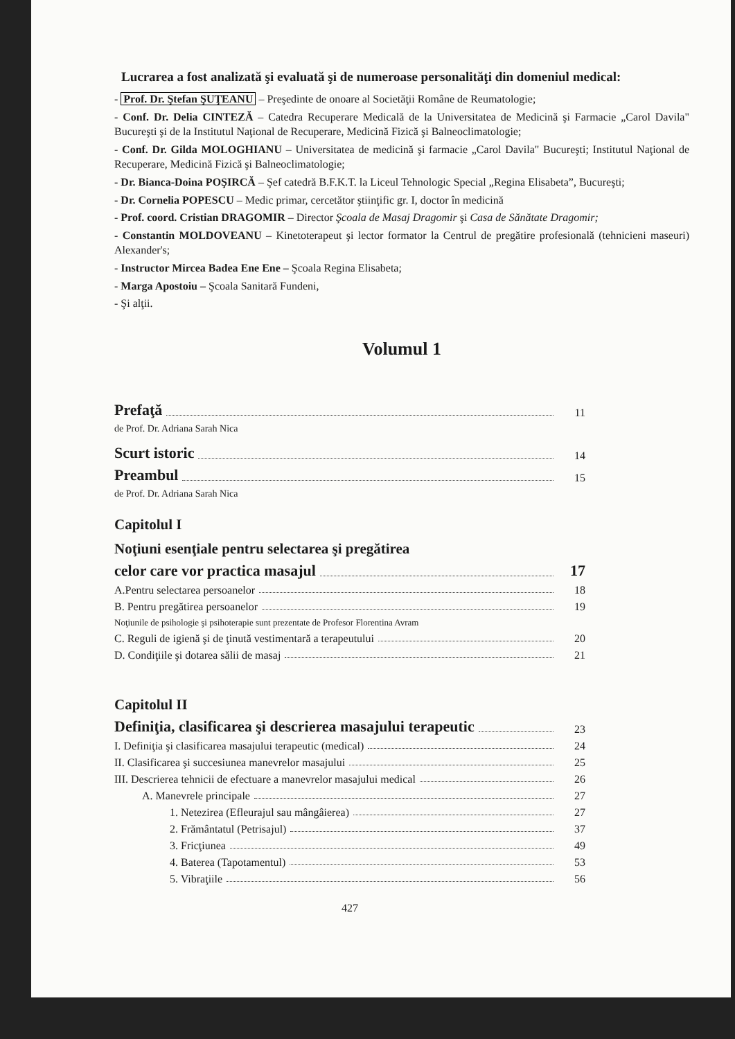Lucrarea a fost analizată şi evaluată şi de numeroase personalităţi din domeniul medical:
- Prof. Dr. Ştefan ŞUŢEANU – Preşedinte de onoare al Societăţii Române de Reumatologie;
- Conf. Dr. Delia CINTEZĂ – Catedra Recuperare Medicală de la Universitatea de Medicină şi Farmacie „Carol Davila" Bucureşti şi de la Institutul Naţional de Recuperare, Medicină Fizică şi Balneoclimatologie;
- Conf. Dr. Gilda MOLOGHIANU – Universitatea de medicină şi farmacie „Carol Davila" Bucureşti; Institutul Naţional de Recuperare, Medicină Fizică şi Balneoclimatologie;
- Dr. Bianca-Doina POŞIRCĂ – Şef catedră B.F.K.T. la Liceul Tehnologic Special „Regina Elisabeta”, Bucureşti;
- Dr. Cornelia POPESCU – Medic primar, cercetător ştiinţific gr. I, doctor în medicină
- Prof. coord. Cristian DRAGOMIR – Director Şcoala de Masaj Dragomir şi Casa de Sănătate Dragomir;
- Constantin MOLDOVEANU – Kinetoterapeut şi lector formator la Centrul de pregătire profesională (tehnicieni maseuri) Alexander's;
- Instructor Mircea Badea Ene Ene – Şcoala Regina Elisabeta;
- Marga Apostoiu – Şcoala Sanitară Fundeni,
- Şi alţii.
Volumul 1
Prefaţă 11
de Prof. Dr. Adriana Sarah Nica
Scurt istoric 14
Preambul 15
de Prof. Dr. Adriana Sarah Nica
Capitolul I
Noţiuni esenţiale pentru selectarea şi pregătirea
celor care vor practica masajul 17
A.Pentru selectarea persoanelor 18
B. Pentru pregătirea persoanelor 19
Noţiunile de psihologie şi psihoterapie sunt prezentate de Profesor Florentina Avram
C. Reguli de igienă şi de ţinută vestimentară a terapeutului 20
D. Condiţiile şi dotarea sălii de masaj 21
Capitolul II
Definiţia, clasificarea şi descrierea masajului terapeutic 23
I. Definiţia şi clasificarea masajului terapeutic (medical) 24
II. Clasificarea şi succesiunea manevrelor masajului 25
III. Descrierea tehnicii de efectuare a manevrelor masajului medical 26
A. Manevrele principale 27
1. Netezirea (Efleurajul sau mângâierea) 27
2. Frământatul (Petrisajul) 37
3. Fricţiunea 49
4. Baterea (Tapotamentul) 53
5. Vibraţiile 56
427